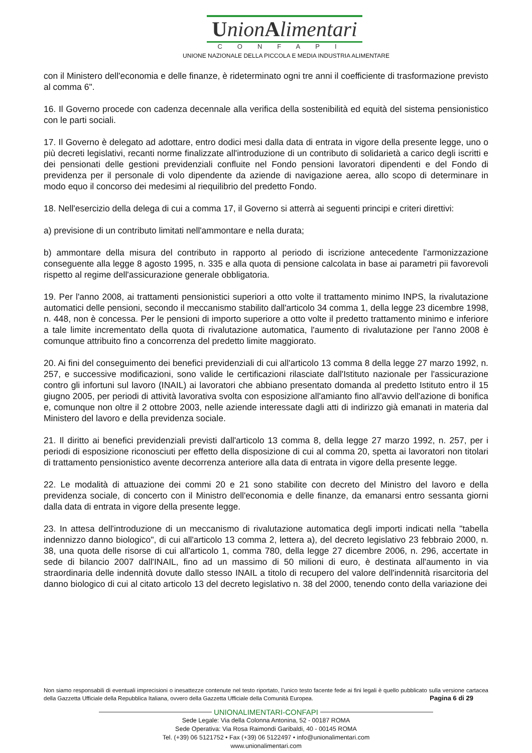UnionAlimentari
CONFAPI
UNIONE NAZIONALE DELLA PICCOLA E MEDIA INDUSTRIA ALIMENTARE
con il Ministero dell'economia e delle finanze, è rideterminato ogni tre anni il coefficiente di trasformazione previsto al comma 6".
16. Il Governo procede con cadenza decennale alla verifica della sostenibilità ed equità del sistema pensionistico con le parti sociali.
17. Il Governo è delegato ad adottare, entro dodici mesi dalla data di entrata in vigore della presente legge, uno o più decreti legislativi, recanti norme finalizzate all'introduzione di un contributo di solidarietà a carico degli iscritti e dei pensionati delle gestioni previdenziali confluite nel Fondo pensioni lavoratori dipendenti e del Fondo di previdenza per il personale di volo dipendente da aziende di navigazione aerea, allo scopo di determinare in modo equo il concorso dei medesimi al riequilibrio del predetto Fondo.
18. Nell'esercizio della delega di cui a comma 17, il Governo si atterrà ai seguenti principi e criteri direttivi:
a) previsione di un contributo limitati nell'ammontare e nella durata;
b) ammontare della misura del contributo in rapporto al periodo di iscrizione antecedente l'armonizzazione conseguente alla legge 8 agosto 1995, n. 335 e alla quota di pensione calcolata in base ai parametri pii favorevoli rispetto al regime dell'assicurazione generale obbligatoria.
19. Per l'anno 2008, ai trattamenti pensionistici superiori a otto volte il trattamento minimo INPS, la rivalutazione automatici delle pensioni, secondo il meccanismo stabilito dall'articolo 34 comma 1, della legge 23 dicembre 1998, n. 448, non è concessa. Per le pensioni di importo superiore a otto volte il predetto trattamento minimo e inferiore a tale limite incrementato della quota di rivalutazione automatica, l'aumento di rivalutazione per l'anno 2008 è comunque attribuito fino a concorrenza del predetto limite maggiorato.
20. Ai fini del conseguimento dei benefici previdenziali di cui all'articolo 13 comma 8 della legge 27 marzo 1992, n. 257, e successive modificazioni, sono valide le certificazioni rilasciate dall'Istituto nazionale per l'assicurazione contro gli infortuni sul lavoro (INAIL) ai lavoratori che abbiano presentato domanda al predetto Istituto entro il 15 giugno 2005, per periodi di attività lavorativa svolta con esposizione all'amianto fino all'avvio dell'azione di bonifica e, comunque non oltre il 2 ottobre 2003, nelle aziende interessate dagli atti di indirizzo già emanati in materia dal Ministero del lavoro e della previdenza sociale.
21. Il diritto ai benefici previdenziali previsti dall'articolo 13 comma 8, della legge 27 marzo 1992, n. 257, per i periodi di esposizione riconosciuti per effetto della disposizione di cui al comma 20, spetta ai lavoratori non titolari di trattamento pensionistico avente decorrenza anteriore alla data di entrata in vigore della presente legge.
22. Le modalità di attuazione dei commi 20 e 21 sono stabilite con decreto del Ministro del lavoro e della previdenza sociale, di concerto con il Ministro dell'economia e delle finanze, da emanarsi entro sessanta giorni dalla data di entrata in vigore della presente legge.
23. In attesa dell'introduzione di un meccanismo di rivalutazione automatica degli importi indicati nella "tabella indennizzo danno biologico", di cui all'articolo 13 comma 2, lettera a), del decreto legislativo 23 febbraio 2000, n. 38, una quota delle risorse di cui all'articolo 1, comma 780, della legge 27 dicembre 2006, n. 296, accertate in sede di bilancio 2007 dall'INAIL, fino ad un massimo di 50 milioni di euro, è destinata all'aumento in via straordinaria delle indennità dovute dallo stesso INAIL a titolo di recupero del valore dell'indennità risarcitoria del danno biologico di cui al citato articolo 13 del decreto legislativo n. 38 del 2000, tenendo conto della variazione dei
Non siamo responsabili di eventuali imprecisioni o inesattezze contenute nel testo riportato, l’unico testo facente fede ai fini legali è quello pubblicato sulla versione cartacea della Gazzetta Ufficiale della Repubblica Italiana, ovvero della Gazzetta Ufficiale della Comunità Europea. Pagina 6 di 29
UNIONALIMENTARI-CONFAPI
Sede Legale: Via della Colonna Antonina, 52 - 00187 ROMA
Sede Operativa: Via Rosa Raimondi Garibaldi, 40 - 00145 ROMA
Tel. (+39) 06 5121752 • Fax (+39) 06 5122497 • info@unionalimentari.com
www.unionalimentari.com